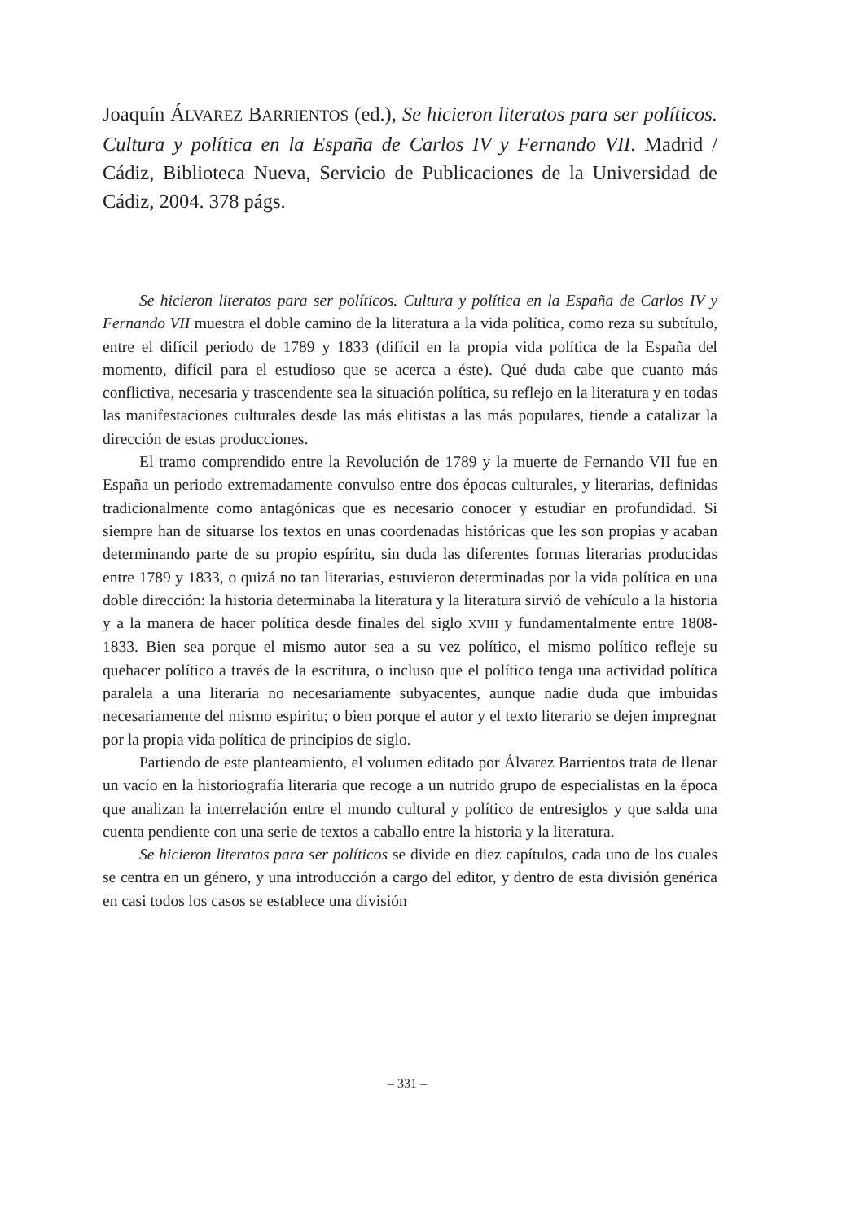Joaquín ÁLVAREZ BARRIENTOS (ed.), Se hicieron literatos para ser políticos. Cultura y política en la España de Carlos IV y Fernando VII. Madrid / Cádiz, Biblioteca Nueva, Servicio de Publicaciones de la Universidad de Cádiz, 2004. 378 págs.
Se hicieron literatos para ser políticos. Cultura y política en la España de Carlos IV y Fernando VII muestra el doble camino de la literatura a la vida política, como reza su subtítulo, entre el difícil periodo de 1789 y 1833 (difícil en la propia vida política de la España del momento, difícil para el estudioso que se acerca a éste). Qué duda cabe que cuanto más conflictiva, necesaria y trascendente sea la situación política, su reflejo en la literatura y en todas las manifestaciones culturales desde las más elitistas a las más populares, tiende a catalizar la dirección de estas producciones.
El tramo comprendido entre la Revolución de 1789 y la muerte de Fernando VII fue en España un periodo extremadamente convulso entre dos épocas culturales, y literarias, definidas tradicionalmente como antagónicas que es necesario conocer y estudiar en profundidad. Si siempre han de situarse los textos en unas coordenadas históricas que les son propias y acaban determinando parte de su propio espíritu, sin duda las diferentes formas literarias producidas entre 1789 y 1833, o quizá no tan literarias, estuvieron determinadas por la vida política en una doble dirección: la historia determinaba la literatura y la literatura sirvió de vehículo a la historia y a la manera de hacer política desde finales del siglo XVIII y fundamentalmente entre 1808-1833. Bien sea porque el mismo autor sea a su vez político, el mismo político refleje su quehacer político a través de la escritura, o incluso que el político tenga una actividad política paralela a una literaria no necesariamente subyacentes, aunque nadie duda que imbuidas necesariamente del mismo espíritu; o bien porque el autor y el texto literario se dejen impregnar por la propia vida política de principios de siglo.
Partiendo de este planteamiento, el volumen editado por Álvarez Barrientos trata de llenar un vacío en la historiografía literaria que recoge a un nutrido grupo de especialistas en la época que analizan la interrelación entre el mundo cultural y político de entresiglos y que salda una cuenta pendiente con una serie de textos a caballo entre la historia y la literatura.
Se hicieron literatos para ser políticos se divide en diez capítulos, cada uno de los cuales se centra en un género, y una introducción a cargo del editor, y dentro de esta división genérica en casi todos los casos se establece una división
– 331 –